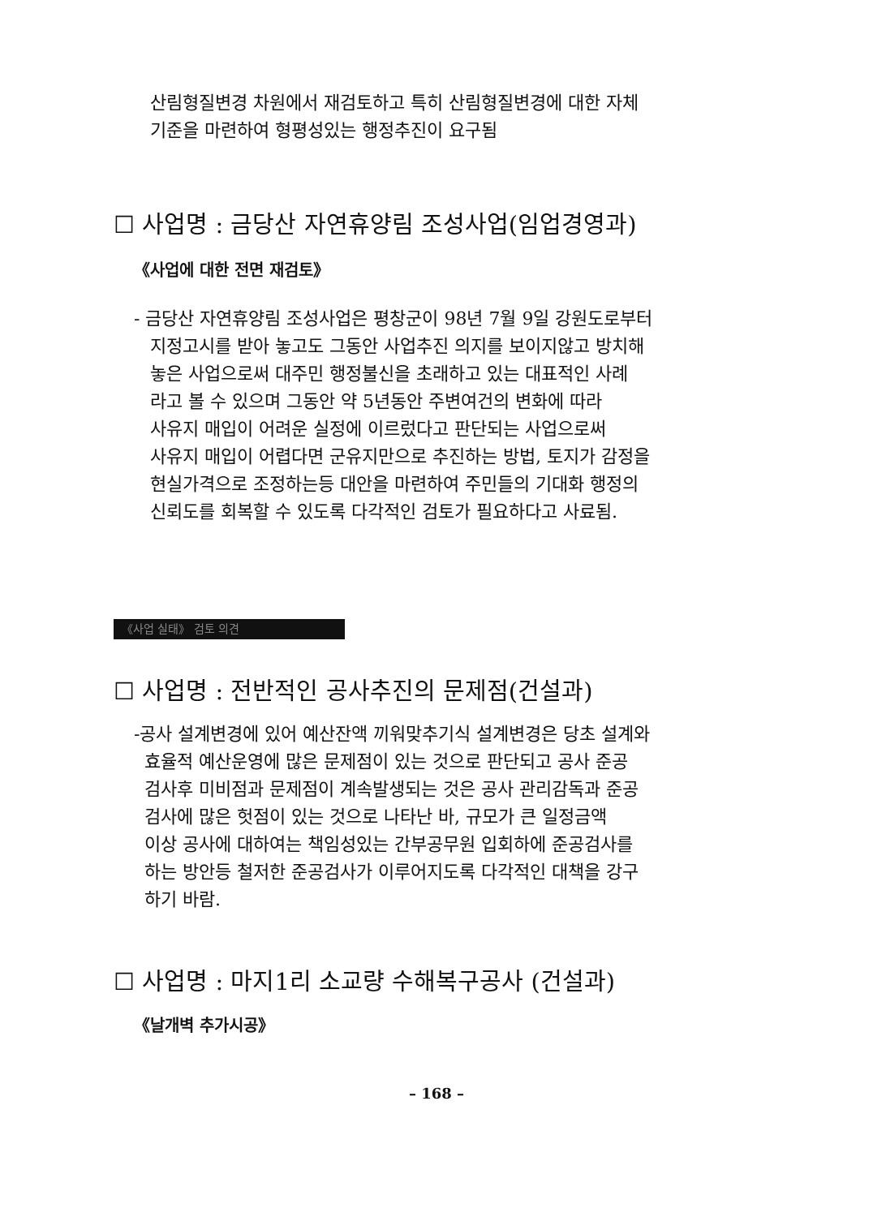산림형질변경 차원에서 재검토하고 특히 산림형질변경에 대한 자체
기준을 마련하여 형평성있는 행정추진이 요구됨
☐ 사업명 : 금당산 자연휴양림 조성사업(임업경영과)
《사업에 대한 전면 재검토》
- 금당산 자연휴양림 조성사업은 평창군이 98년 7월 9일 강원도로부터
지정고시를 받아 놓고도 그동안 사업추진 의지를 보이지않고 방치해
놓은 사업으로써 대주민 행정불신을 초래하고 있는 대표적인 사례
라고 볼 수 있으며 그동안 약 5년동안 주변여건의 변화에 따라
사유지 매입이 어려운 실정에 이르렀다고 판단되는 사업으로써
사유지 매입이 어렵다면 군유지만으로 추진하는 방법, 토지가 감정을
현실가격으로 조정하는등 대안을 마련하여 주민들의 기대화 행정의
신뢰도를 회복할 수 있도록 다각적인 검토가 필요하다고 사료됨.
《사업 실태》 검토 의견
☐ 사업명 : 전반적인 공사추진의 문제점(건설과)
-공사 설계변경에 있어 예산잔액 끼워맞추기식 설계변경은 당초 설계와
효율적 예산운영에 많은 문제점이 있는 것으로 판단되고 공사 준공
검사후 미비점과 문제점이 계속발생되는 것은 공사 관리감독과 준공
검사에 많은 헛점이 있는 것으로 나타난 바, 규모가 큰 일정금액
이상 공사에 대하여는 책임성있는 간부공무원 입회하에 준공검사를
하는 방안등 철저한 준공검사가 이루어지도록 다각적인 대책을 강구
하기 바람.
☐ 사업명 : 마지1리 소교량 수해복구공사 (건설과)
《날개벽 추가시공》
– 168 –